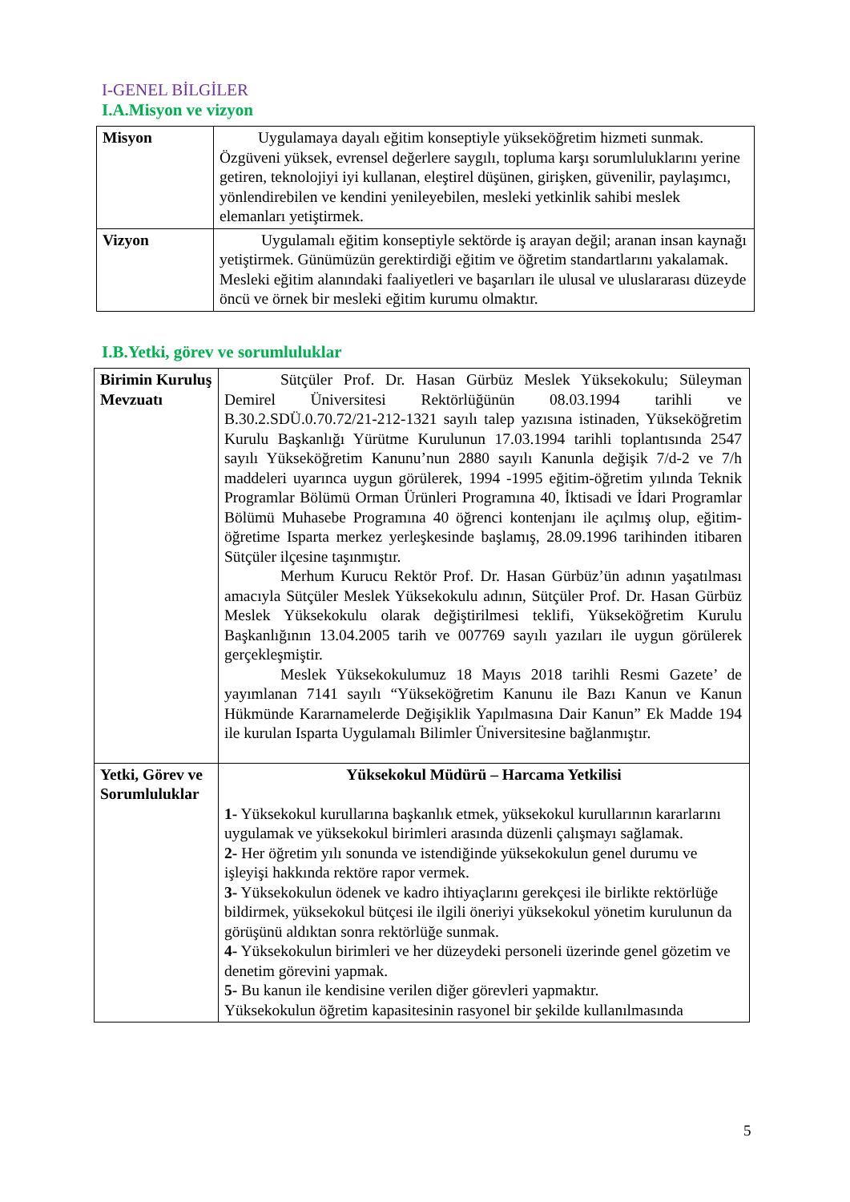I-GENEL BİLGİLER
I.A.Misyon ve vizyon
| Misyon | Uygulamaya dayalı eğitim konseptiyle yükseköğretim hizmeti sunmak. Özgüveni yüksek, evrensel değerlere saygılı, topluma karşı sorumluluklarını yerine getiren, teknolojiyi iyi kullanan, eleştirel düşünen, girişken, güvenilir, paylaşımcı, yönlendirebilen ve kendini yenileyebilen, mesleki yetkinlik sahibi meslek elemanları yetiştirmek. |
| Vizyon | Uygulamalı eğitim konseptiyle sektörde iş arayan değil; aranan insan kaynağı yetiştirmek. Günümüzün gerektirdiği eğitim ve öğretim standartlarını yakalamak. Mesleki eğitim alanındaki faaliyetleri ve başarıları ile ulusal ve uluslararası düzeyde öncü ve örnek bir mesleki eğitim kurumu olmaktır. |
I.B.Yetki, görev ve sorumluluklar
| Birimin Kuruluş Mevzuatı | Sütçüler Prof. Dr. Hasan Gürbüz Meslek Yüksekokulu; Süleyman Demirel Üniversitesi Rektörlüğünün 08.03.1994 tarihli ve B.30.2.SDÜ.0.70.72/21-212-1321 sayılı talep yazısına istinaden, Yükseköğretim Kurulu Başkanlığı Yürütme Kurulunun 17.03.1994 tarihli toplantısında 2547 sayılı Yükseköğretim Kanunu’nun 2880 sayılı Kanunla değişik 7/d-2 ve 7/h maddeleri uyarınca uygun görülerek, 1994 -1995 eğitim-öğretim yılında Teknik Programlar Bölümü Orman Ürünleri Programına 40, İktisadi ve İdari Programlar Bölümü Muhasebe Programına 40 öğrenci kontenjanı ile açılmış olup, eğitim-öğretime Isparta merkez yerleşkesinde başlamış, 28.09.1996 tarihinden itibaren Sütçüler ilçesine taşınmıştır. Merhum Kurucu Rektör Prof. Dr. Hasan Gürbüz’ün adının yaşatılması amacıyla Sütçüler Meslek Yüksekokulu adının, Sütçüler Prof. Dr. Hasan Gürbüz Meslek Yüksekokulu olarak değiştirilmesi teklifi, Yükseköğretim Kurulu Başkanlığının 13.04.2005 tarih ve 007769 sayılı yazıları ile uygun görülerek gerçekleşmiştir. Meslek Yüksekokulumuz 18 Mayıs 2018 tarihli Resmi Gazete’ de yayımlanan 7141 sayılı “Yükseköğretim Kanunu ile Bazı Kanun ve Kanun Hükmünde Kararnamelerde Değişiklik Yapılmasına Dair Kanun” Ek Madde 194 ile kurulan Isparta Uygulamalı Bilimler Üniversitesine bağlanmıştır. |
| Yetki, Görev ve Sorumluluklar | Yüksekokul Müdürü – Harcama Yetkilisi 1- Yüksekokul kurullarına başkanlık etmek, yüksekokul kurullarının kararlarını uygulamak ve yüksekokul birimleri arasında düzenli çalışmayı sağlamak. 2- Her öğretim yılı sonunda ve istendiğinde yüksekokulun genel durumu ve işleyişi hakkında rektöre rapor vermek. 3- Yüksekokulun ödenek ve kadro ihtiyaçlarını gerekçesi ile birlikte rektörlüğe bildirmek, yüksekokul bütçesi ile ilgili öneriyi yüksekokul yönetim kurulunun da görüşünü aldıktan sonra rektörlüğe sunmak. 4- Yüksekokulun birimleri ve her düzeydeki personeli üzerinde genel gözetim ve denetim görevini yapmak. 5- Bu kanun ile kendisine verilen diğer görevleri yapmaktır. Yüksekokulun öğretim kapasitesinin rasyonel bir şekilde kullanılmasında |
5